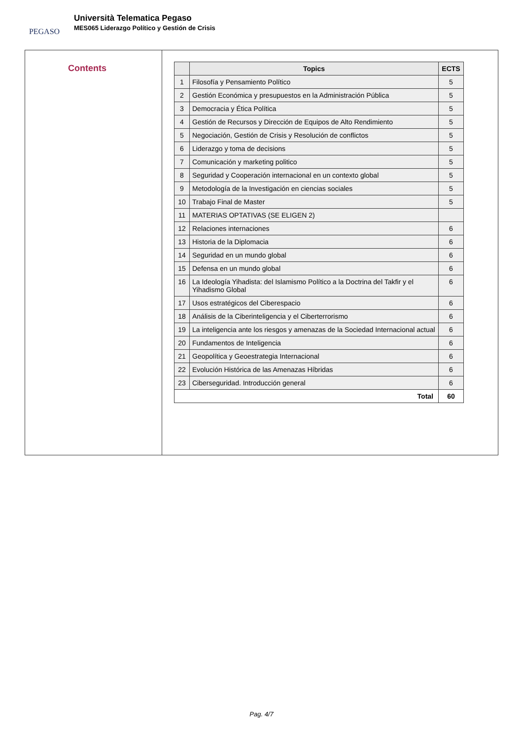PEGASO
Università Telematica Pegaso
MES065 Liderazgo Político y Gestión de Crisis
Contents
| | Topics | ECTS |
| --- | --- | --- |
| 1 | Filosofía y Pensamiento Político | 5 |
| 2 | Gestión Económica y presupuestos en la Administración Pública | 5 |
| 3 | Democracia y Ética Política | 5 |
| 4 | Gestión de Recursos y Dirección de Equipos de Alto Rendimiento | 5 |
| 5 | Negociación, Gestión de Crisis y Resolución de conflictos | 5 |
| 6 | Liderazgo y toma de decisions | 5 |
| 7 | Comunicación y marketing politico | 5 |
| 8 | Seguridad y Cooperación internacional en un contexto global | 5 |
| 9 | Metodología de la Investigación en ciencias sociales | 5 |
| 10 | Trabajo Final de Master | 5 |
| 11 | MATERIAS OPTATIVAS (SE ELIGEN 2) | |
| 12 | Relaciones internaciones | 6 |
| 13 | Historia de la Diplomacia | 6 |
| 14 | Seguridad en un mundo global | 6 |
| 15 | Defensa en un mundo global | 6 |
| 16 | La Ideología Yihadista: del Islamismo Político a la Doctrina del Takfir y el Yihadismo Global | 6 |
| 17 | Usos estratégicos del Ciberespacio | 6 |
| 18 | Análisis de la Ciberinteligencia y el Ciberterrorismo | 6 |
| 19 | La inteligencia ante los riesgos y amenazas de la Sociedad Internacional actual | 6 |
| 20 | Fundamentos de Inteligencia | 6 |
| 21 | Geopolítica y Geoestrategia Internacional | 6 |
| 22 | Evolución Histórica de las Amenazas Híbridas | 6 |
| 23 | Ciberseguridad. Introducción general | 6 |
| Total | | 60 |
Pag. 4/7